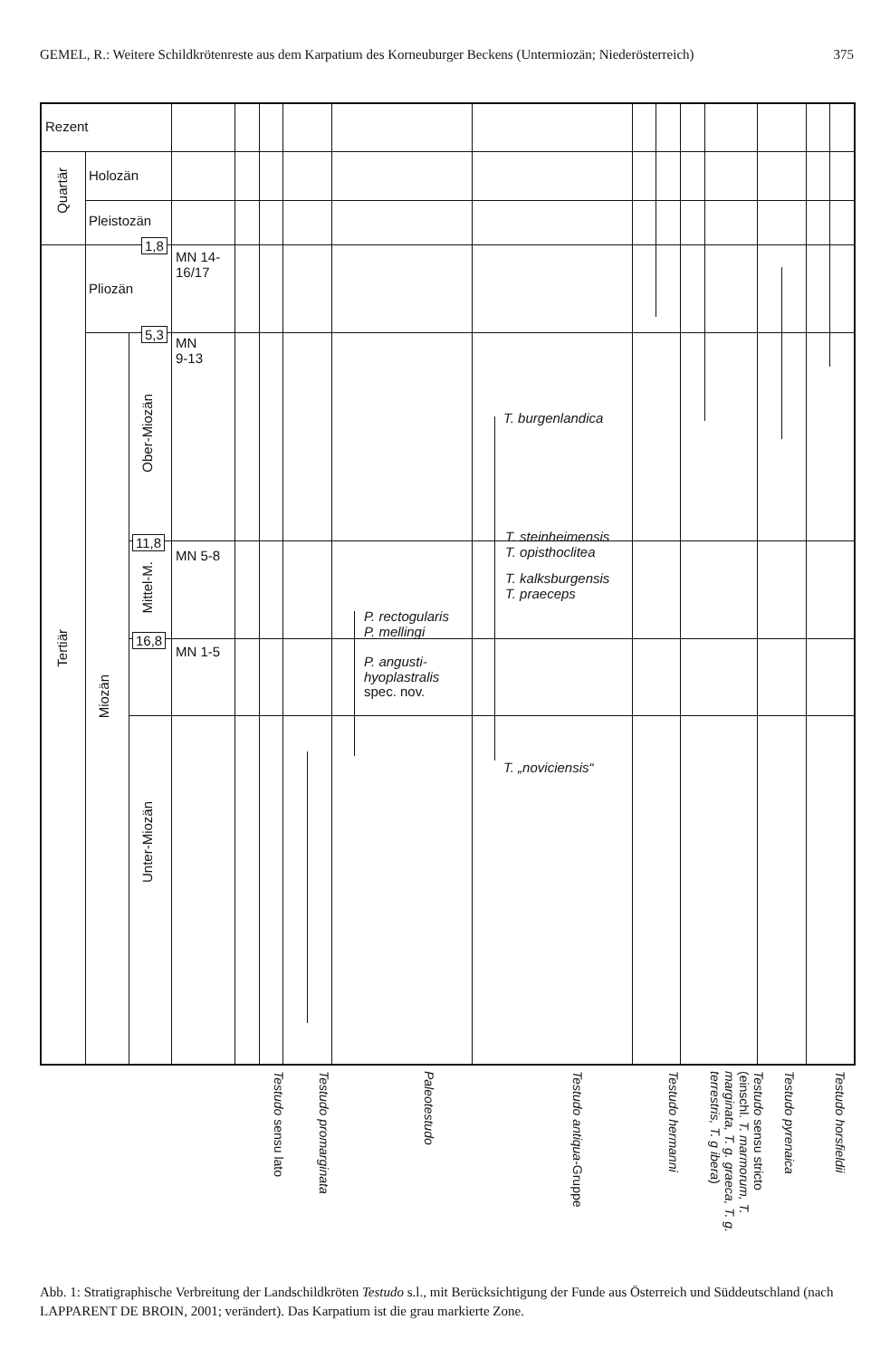GEMEL, R.: Weitere Schildkrötenreste aus dem Karpatium des Korneuburger Beckens (Untermiozän; Niederösterreich) 375
Rezent
Quartär
Holozän
Pleistozän
1,8
MN 14-
16/17
Pliozän
5,3
MN
9-13
Ober-Miozän
11,8
MN 5-8
Mittel-M.
16,8
MN 1-5
Tertiär
Miozän
Unter-Miozän
T. burgenlandica
T. steinheimensis
T. opisthoclitea
T. kalksburgensis
T. praeceps
P. rectogularis
P. mellingi
P. angusti-
hyoplastralis
spec. nov.
T. „noviciensis“
Testudo sensu lato
Testudo promarginata
Paleotestudo
Testudo antiqua-Gruppe
Testudo hermanni
Testudo sensu stricto (einschl. T. marmorum, T. marginata, T. g. graeca, T. g. terrestris, T. g ibera)
Testudo pyrenaica
Testudo horsfieldii
Abb. 1: Stratigraphische Verbreitung der Landschildkröten Testudo s.l., mit Berücksichtigung der Funde aus Österreich und Süddeutschland (nach LAPPARENT DE BROIN, 2001; verändert). Das Karpatium ist die grau markierte Zone.